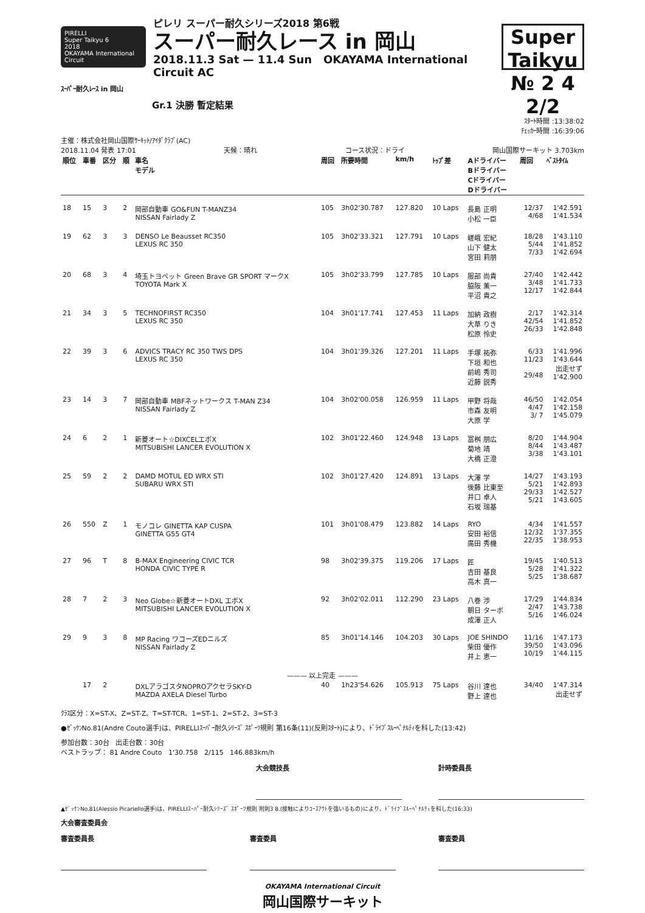PIRELLI
Super Taikyu 6
2018
OKAYAMA International Circuit
ピレリ スーパー耐久シリーズ2018 第6戦
スーパー耐久レース in 岡山
2018.11.3 Sat — 11.4 Sun OKAYAMA International Circuit AC
Super Taikyu
№ 2 4 2/2
ｽｰﾊﾟｰ耐久ﾚｰｽ in 岡山
Gr.1 決勝 暫定結果
ｽﾀｰﾄ時間 :13:38:02
ﾁｪｯｶｰ時間 :16:39:06
主催：株式会社岡山国際ｻｰｷｯﾄ/ｱｲﾀﾞｸﾗﾌﾞ(AC)
2018.11.04 発表 17:01 天候：晴れ コース状況：ドライ 岡山国際サーキット 3.703km
| 順位 | 車番 | 区分 | 順 | 車名 モデル | 周回 | 所要時間 | km/h | ﾄｯﾌﾟ差 | Aドライバー Bドライバー Cドライバー Dドライバー | 周回 | ﾍﾞｽﾄﾀｲﾑ |
| --- | --- | --- | --- | --- | --- | --- | --- | --- | --- | --- | --- |
| 18 | 15 | 3 | 2 | 岡部自動車 GO&FUN T-MANZ34 NISSAN Fairlady Z | 105 | 3h02'30.787 | 127.820 | 10 Laps | 長島 正明 小松 一臣 | 12/37 4/68 | 1'42.591 1'41.534 |
| 19 | 62 | 3 | 3 | DENSO Le Beausset RC350 LEXUS RC 350 | 105 | 3h02'33.321 | 127.791 | 10 Laps | 嵯峨 宏紀 山下 健太 宮田 莉朋 | 18/28 5/44 7/33 | 1'43.110 1'41.852 1'42.694 |
| 20 | 68 | 3 | 4 | 埼玉トヨペット Green Brave GR SPORT マークX TOYOTA Mark X | 105 | 3h02'33.799 | 127.785 | 10 Laps | 服部 尚貴 脇阪 薫一 平沼 貴之 | 27/40 3/48 12/17 | 1'42.442 1'41.733 1'42.844 |
| 21 | 34 | 3 | 5 | TECHNOFIRST RC350 LEXUS RC 350 | 104 | 3h01'17.741 | 127.453 | 11 Laps | 加納 政樹 大草 りき 松原 怜史 | 2/17 42/54 26/33 | 1'42.314 1'41.852 1'42.848 |
| 22 | 39 | 3 | 6 | ADVICS TRACY RC 350 TWS DPS LEXUS RC 350 | 104 | 3h01'39.326 | 127.201 | 11 Laps | 手塚 祐弥 下垣 和也 前嶋 秀司 近藤 説秀 | 6/33 11/23 29/48 | 1'41.996 1'43.644 出走せず 1'42.900 |
| 23 | 14 | 3 | 7 | 岡部自動車 MBFネットワークス T-MAN Z34 NISSAN Fairlady Z | 104 | 3h02'00.058 | 126.959 | 11 Laps | 甲野 将哉 市森 友明 大原 学 | 46/50 4/47 3/ 7 | 1'42.054 1'42.158 1'45.079 |
| 24 | 6 | 2 | 1 | 新菱オート☆DIXCELエボX MITSUBISHI LANCER EVOLUTION X | 102 | 3h01'22.460 | 124.948 | 13 Laps | 冨桝 朋広 菊地 靖 大橋 正澄 | 8/20 8/44 3/38 | 1'44.904 1'43.487 1'43.101 |
| 25 | 59 | 2 | 2 | DAMD MOTUL ED WRX STI SUBARU WRX STI | 102 | 3h01'27.420 | 124.891 | 13 Laps | 大澤 学 後藤 比東至 井口 卓人 石坂 瑞基 | 14/27 5/21 29/33 5/21 | 1'43.193 1'42.893 1'42.527 1'43.605 |
| 26 | 550 | Z | 1 | モノコレ GINETTA KAP CUSPA GINETTA G55 GT4 | 101 | 3h01'08.479 | 123.882 | 14 Laps | RYO 安田 裕信 廣田 秀機 | 4/34 12/32 22/35 | 1'41.557 1'37.355 1'38.953 |
| 27 | 96 | T | 8 | B-MAX Engineering CIVIC TCR HONDA CIVIC TYPE R | 98 | 3h02'39.375 | 119.206 | 17 Laps | 匠 吉田 基良 高木 真一 | 19/45 5/28 5/25 | 1'40.513 1'41.322 1'38.687 |
| 28 | 7 | 2 | 3 | Neo Globe☆新菱オートDXL エボX MITSUBISHI LANCER EVOLUTION X | 92 | 3h02'02.011 | 112.290 | 23 Laps | 八巻 渉 朝日 ターボ 成澤 正人 | 17/29 2/47 5/16 | 1'44.834 1'43.738 1'46.024 |
| 29 | 9 | 3 | 8 | MP Racing ワコーズEDニルズ NISSAN Fairlady Z | 85 | 3h01'14.146 | 104.203 | 30 Laps | JOE SHINDO 柴田 優作 井上 恵一 | 11/16 39/50 10/19 | 1'47.173 1'43.096 1'44.115 |
| ——— 以上完走 ——— | | | | | | | | | | | |
| | 17 | 2 | | DXLアラゴスタNOPROアクセラSKY-D MAZDA AXELA Diesel Turbo | 40 | 1h23'54.626 | 105.913 | 75 Laps | 谷川 達也 野上 達也 | 34/40 | 1'47.314 出走せず |
ｸﾗｽ区分：X=ST-X、Z=ST-Z、T=ST-TCR、1=ST-1、2=ST-2、3=ST-3
●ｾﾞｯｹﾝNo.81(Andre Couto選手)は、PIRELLIｽｰﾊﾟｰ耐久ｼﾘｰｽﾞ ｽﾎﾟｰﾂ規則 第16条(11)(反則ｽﾀｰﾄ)により、ﾄﾞﾗｲﾌﾞｽﾙｰﾍﾟﾅﾙﾃｨを科した(13:42)
参加台数：30台 出走台数：30台
ベストラップ： 81 Andre Couto 1'30.758 2/115 146.883km/h
大会競技長 計時委員長
▲ｾﾞｯｹﾝNo.81(Alessio Picariello選手)は、PIRELLIｽｰﾊﾟｰ耐久ｼﾘｰｽﾞ ｽﾎﾟｰﾂ規則 附則3 8.(接触によりｺｰｽｱｳﾄを強いるもの)により、ﾄﾞﾗｲﾌﾞｽﾙｰﾍﾟﾅﾙﾃｨを科した(16:33)
大会審査委員会
審査委員長 審査委員 審査委員
OKAYAMA International Circuit
岡山国際サーキット